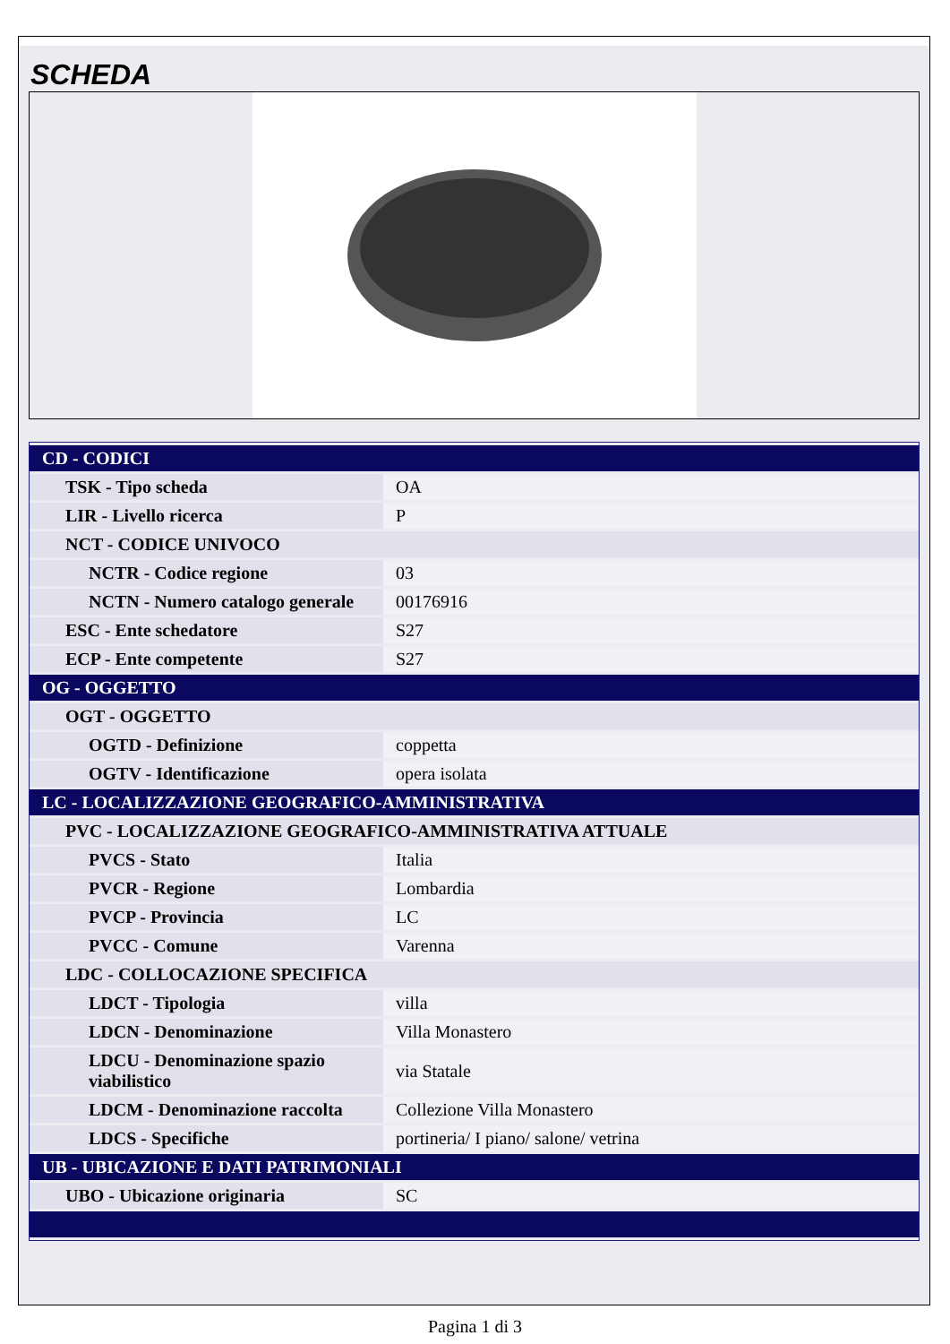SCHEDA
| CD - CODICI | |
| TSK - Tipo scheda | OA |
| LIR - Livello ricerca | P |
| NCT - CODICE UNIVOCO | |
| NCTR - Codice regione | 03 |
| NCTN - Numero catalogo generale | 00176916 |
| ESC - Ente schedatore | S27 |
| ECP - Ente competente | S27 |
| OG - OGGETTO | |
| OGT - OGGETTO | |
| OGTD - Definizione | coppetta |
| OGTV - Identificazione | opera isolata |
| LC - LOCALIZZAZIONE GEOGRAFICO-AMMINISTRATIVA | |
| PVC - LOCALIZZAZIONE GEOGRAFICO-AMMINISTRATIVA ATTUALE | |
| PVCS - Stato | Italia |
| PVCR - Regione | Lombardia |
| PVCP - Provincia | LC |
| PVCC - Comune | Varenna |
| LDC - COLLOCAZIONE SPECIFICA | |
| LDCT - Tipologia | villa |
| LDCN - Denominazione | Villa Monastero |
| LDCU - Denominazione spazio viabilistico | via Statale |
| LDCM - Denominazione raccolta | Collezione Villa Monastero |
| LDCS - Specifiche | portineria/ I piano/ salone/ vetrina |
| UB - UBICAZIONE E DATI PATRIMONIALI | |
| UBO - Ubicazione originaria | SC |
Pagina 1 di 3